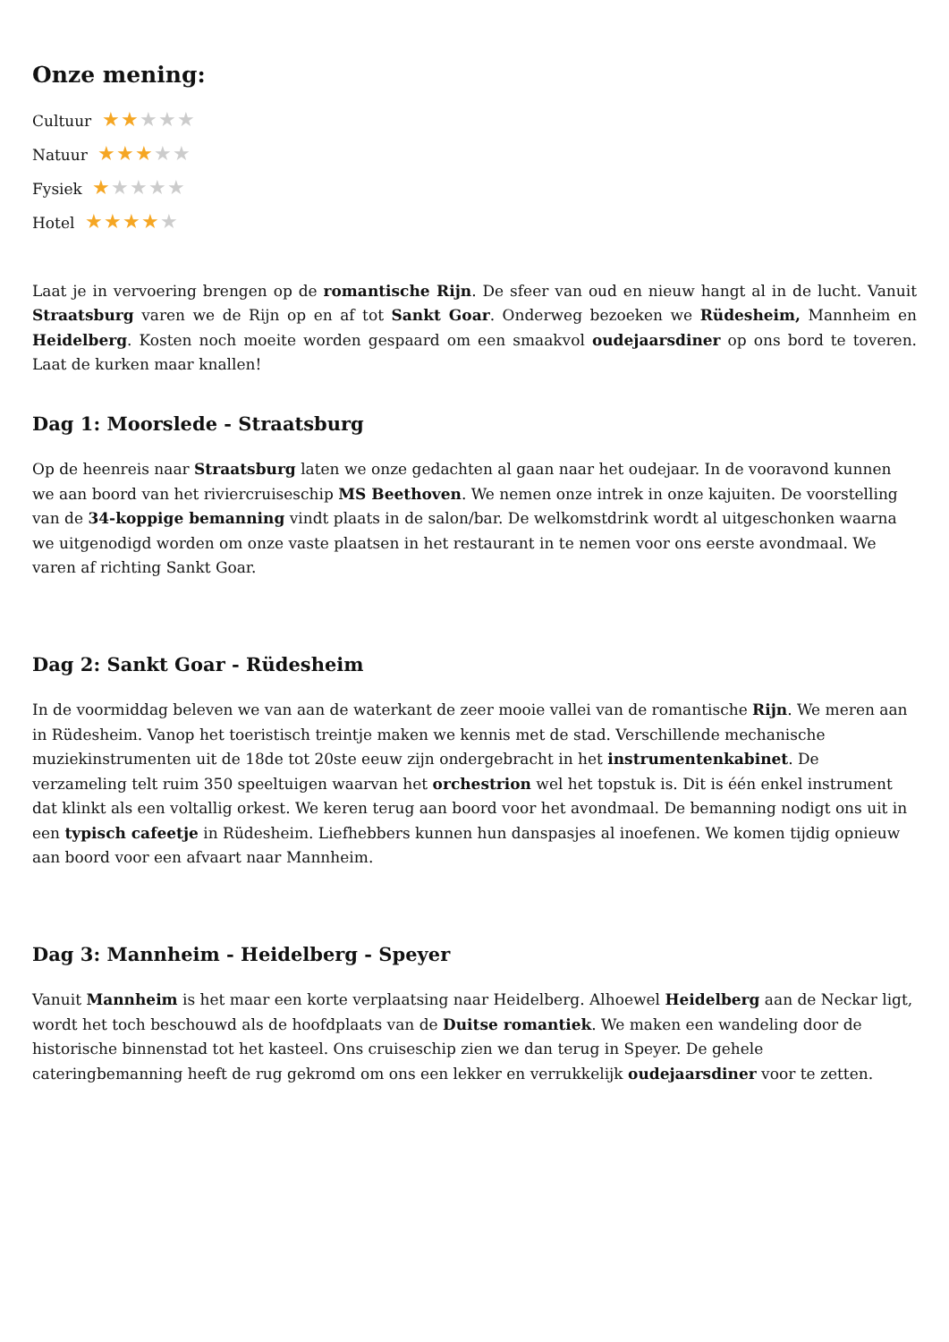Onze mening:
Cultuur ★★★★★
Natuur ★★★★★
Fysiek ★★★★★
Hotel ★★★★★
Laat je in vervoering brengen op de romantische Rijn. De sfeer van oud en nieuw hangt al in de lucht. Vanuit Straatsburg varen we de Rijn op en af tot Sankt Goar. Onderweg bezoeken we Rüdesheim, Mannheim en Heidelberg. Kosten noch moeite worden gespaard om een smaakvol oudejaarsdiner op ons bord te toveren. Laat de kurken maar knallen!
Dag 1: Moorslede - Straatsburg
Op de heenreis naar Straatsburg laten we onze gedachten al gaan naar het oudejaar. In de vooravond kunnen we aan boord van het riviercruiseschip MS Beethoven. We nemen onze intrek in onze kajuiten. De voorstelling van de 34-koppige bemanning vindt plaats in de salon/bar. De welkomstdrink wordt al uitgeschonken waarna we uitgenodigd worden om onze vaste plaatsen in het restaurant in te nemen voor ons eerste avondmaal. We varen af richting Sankt Goar.
Dag 2: Sankt Goar - Rüdesheim
In de voormiddag beleven we van aan de waterkant de zeer mooie vallei van de romantische Rijn. We meren aan in Rüdesheim. Vanop het toeristisch treintje maken we kennis met de stad. Verschillende mechanische muziekinstrumenten uit de 18de tot 20ste eeuw zijn ondergebracht in het instrumentenkabinet. De verzameling telt ruim 350 speeltuigen waarvan het orchestrion wel het topstuk is. Dit is één enkel instrument dat klinkt als een voltallig orkest. We keren terug aan boord voor het avondmaal. De bemanning nodigt ons uit in een typisch cafeetje in Rüdesheim. Liefhebbers kunnen hun danspasjes al inoefenen. We komen tijdig opnieuw aan boord voor een afvaart naar Mannheim.
Dag 3: Mannheim - Heidelberg - Speyer
Vanuit Mannheim is het maar een korte verplaatsing naar Heidelberg. Alhoewel Heidelberg aan de Neckar ligt, wordt het toch beschouwd als de hoofdplaats van de Duitse romantiek. We maken een wandeling door de historische binnenstad tot het kasteel. Ons cruiseschip zien we dan terug in Speyer. De gehele cateringbemanning heeft de rug gekromd om ons een lekker en verrukkelijk oudejaarsdiner voor te zetten.